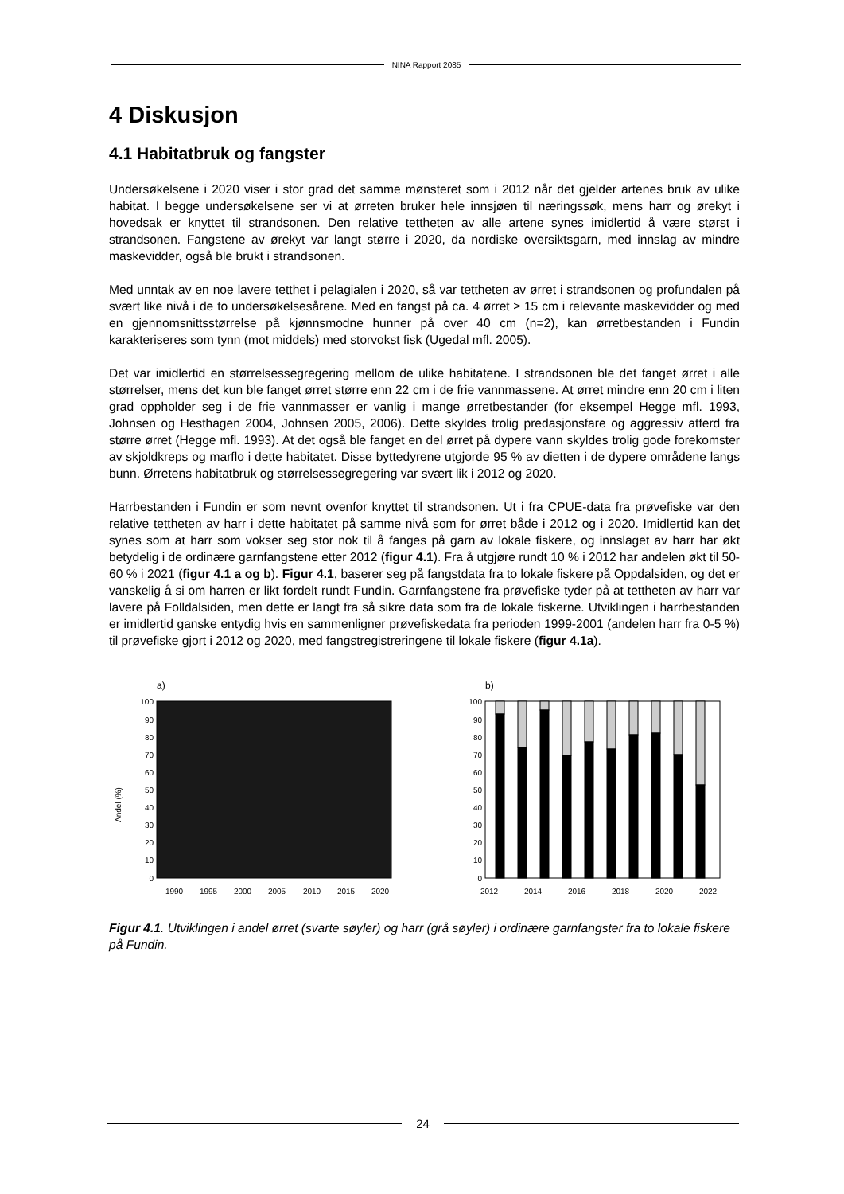NINA Rapport 2085
4 Diskusjon
4.1 Habitatbruk og fangster
Undersøkelsene i 2020 viser i stor grad det samme mønsteret som i 2012 når det gjelder artenes bruk av ulike habitat. I begge undersøkelsene ser vi at ørreten bruker hele innsjøen til næringssøk, mens harr og ørekyt i hovedsak er knyttet til strandsonen. Den relative tettheten av alle artene synes imidlertid å være størst i strandsonen. Fangstene av ørekyt var langt større i 2020, da nordiske oversiktsgarn, med innslag av mindre maskevidder, også ble brukt i strandsonen.
Med unntak av en noe lavere tetthet i pelagialen i 2020, så var tettheten av ørret i strandsonen og profundalen på svært like nivå i de to undersøkelsesårene. Med en fangst på ca. 4 ørret ≥ 15 cm i relevante maskevidder og med en gjennomsnittsstørrelse på kjønnsmodne hunner på over 40 cm (n=2), kan ørretbestanden i Fundin karakteriseres som tynn (mot middels) med storvokst fisk (Ugedal mfl. 2005).
Det var imidlertid en størrelsessegregering mellom de ulike habitatene. I strandsonen ble det fanget ørret i alle størrelser, mens det kun ble fanget ørret større enn 22 cm i de frie vannmassene. At ørret mindre enn 20 cm i liten grad oppholder seg i de frie vannmasser er vanlig i mange ørretbestander (for eksempel Hegge mfl. 1993, Johnsen og Hesthagen 2004, Johnsen 2005, 2006). Dette skyldes trolig predasjonsfare og aggressiv atferd fra større ørret (Hegge mfl. 1993). At det også ble fanget en del ørret på dypere vann skyldes trolig gode forekomster av skjoldkreps og marflo i dette habitatet. Disse byttedyrene utgjorde 95 % av dietten i de dypere områdene langs bunn. Ørretens habitatbruk og størrelsessegregering var svært lik i 2012 og 2020.
Harrbestanden i Fundin er som nevnt ovenfor knyttet til strandsonen. Ut i fra CPUE-data fra prøvefiske var den relative tettheten av harr i dette habitatet på samme nivå som for ørret både i 2012 og i 2020. Imidlertid kan det synes som at harr som vokser seg stor nok til å fanges på garn av lokale fiskere, og innslaget av harr har økt betydelig i de ordinære garnfangstene etter 2012 (figur 4.1). Fra å utgjøre rundt 10 % i 2012 har andelen økt til 50-60 % i 2021 (figur 4.1 a og b). Figur 4.1, baserer seg på fangstdata fra to lokale fiskere på Oppdalsiden, og det er vanskelig å si om harren er likt fordelt rundt Fundin. Garnfangstene fra prøvefiske tyder på at tettheten av harr var lavere på Folldalsiden, men dette er langt fra så sikre data som fra de lokale fiskerne. Utviklingen i harrbestanden er imidlertid ganske entydig hvis en sammenligner prøvefiskedata fra perioden 1999-2001 (andelen harr fra 0-5 %) til prøvefiske gjort i 2012 og 2020, med fangstregistreringene til lokale fiskere (figur 4.1a).
a)
Andel (%)
100
90
80
70
60
50
40
30
20
10
0
1990
1995
2000
2005
2010
2015
2020
b)
100
90
80
70
60
50
40
30
20
10
0
2012
2014
2016
2018
2020
2022
Figur 4.1. Utviklingen i andel ørret (svarte søyler) og harr (grå søyler) i ordinære garnfangster fra to lokale fiskere på Fundin.
24